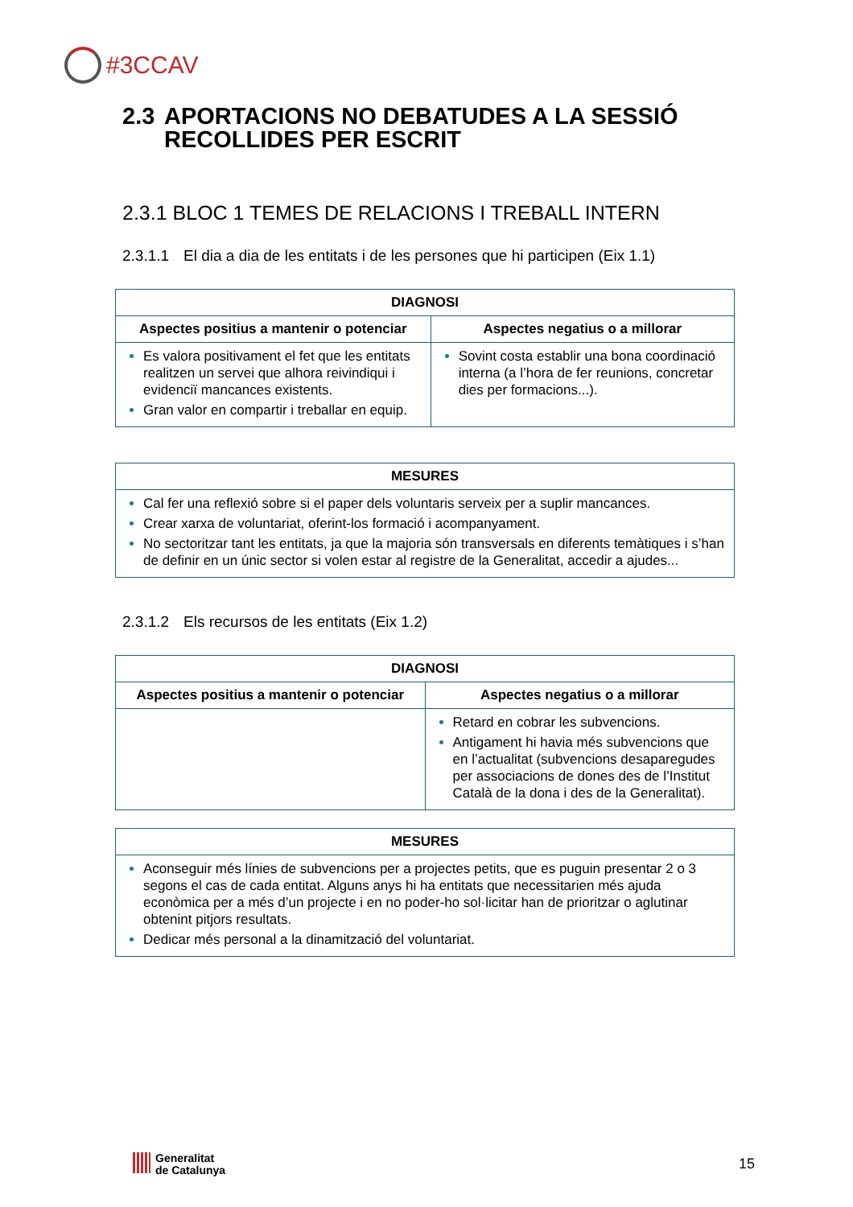#3CCAV
2.3 APORTACIONS NO DEBATUDES A LA SESSIÓ
RECOLLIDES PER ESCRIT
2.3.1 BLOC 1 TEMES DE RELACIONS I TREBALL INTERN
2.3.1.1 El dia a dia de les entitats i de les persones que hi participen (Eix 1.1)
| DIAGNOSI | |
| --- | --- |
| Aspectes positius a mantenir o potenciar | Aspectes negatius o a millorar |
| Es valora positivament el fet que les entitats realitzen un servei que alhora reivindiqui i evidenciï mancances existents. Gran valor en compartir i treballar en equip. | Sovint costa establir una bona coordinació interna (a l’hora de fer reunions, concretar dies per formacions...). |
| MESURES |
| --- |
| Cal fer una reflexió sobre si el paper dels voluntaris serveix per a suplir mancances. Crear xarxa de voluntariat, oferint-los formació i acompanyament. No sectoritzar tant les entitats, ja que la majoria són transversals en diferents temàtiques i s’han de definir en un únic sector si volen estar al registre de la Generalitat, accedir a ajudes... |
2.3.1.2 Els recursos de les entitats (Eix 1.2)
| DIAGNOSI | |
| --- | --- |
| Aspectes positius a mantenir o potenciar | Aspectes negatius o a millorar |
| | Retard en cobrar les subvencions. Antigament hi havia més subvencions que en l’actualitat (subvencions desaparegudes per associacions de dones des de l’Institut Català de la dona i des de la Generalitat). |
| MESURES |
| --- |
| Aconseguir més línies de subvencions per a projectes petits, que es puguin presentar 2 o 3 segons el cas de cada entitat. Alguns anys hi ha entitats que necessitarien més ajuda econòmica per a més d’un projecte i en no poder-ho sol·licitar han de prioritzar o aglutinar obtenint pitjors resultats. Dedicar més personal a la dinamització del voluntariat. |
Generalitat
de Catalunya
15